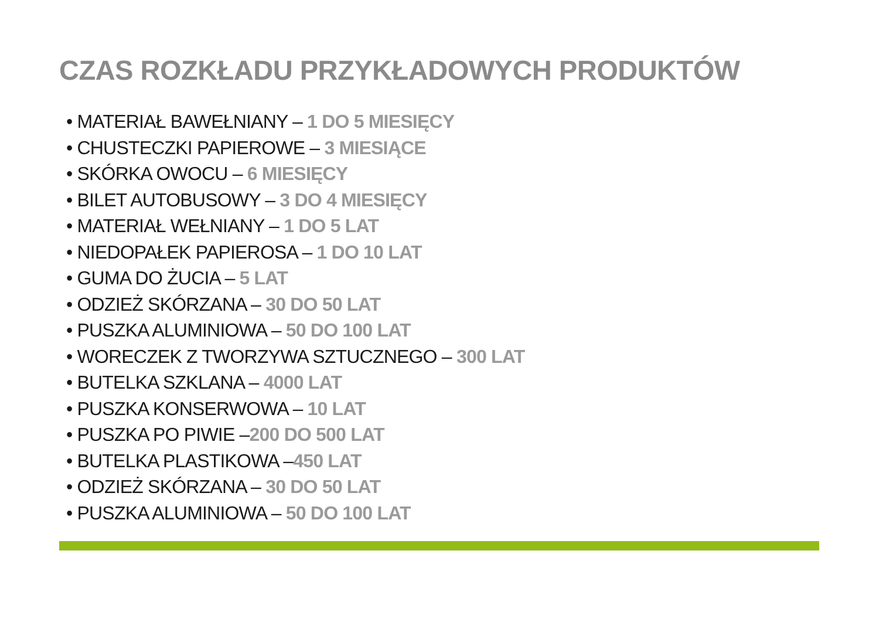CZAS ROZKŁADU PRZYKŁADOWYCH PRODUKTÓW
• MATERIAŁ BAWEŁNIANY – 1 DO 5 MIESIĘCY
• CHUSTECZKI PAPIEROWE – 3 MIESIĄCE
• SKÓRKA OWOCU – 6 MIESIĘCY
• BILET AUTOBUSOWY – 3 DO 4 MIESIĘCY
• MATERIAŁ WEŁNIANY – 1 DO 5 LAT
• NIEDOPAŁEK PAPIEROSA – 1 DO 10 LAT
• GUMA DO ŻUCIA – 5 LAT
• ODZIEŻ SKÓRZANA – 30 DO 50 LAT
• PUSZKA ALUMINIOWA – 50 DO 100 LAT
• WORECZEK Z TWORZYWA SZTUCZNEGO – 300 LAT
• BUTELKA SZKLANA – 4000 LAT
• PUSZKA KONSERWOWA – 10 LAT
• PUSZKA PO PIWIE –200 DO 500 LAT
• BUTELKA PLASTIKOWA –450 LAT
• ODZIEŻ SKÓRZANA – 30 DO 50 LAT
• PUSZKA ALUMINIOWA – 50 DO 100 LAT